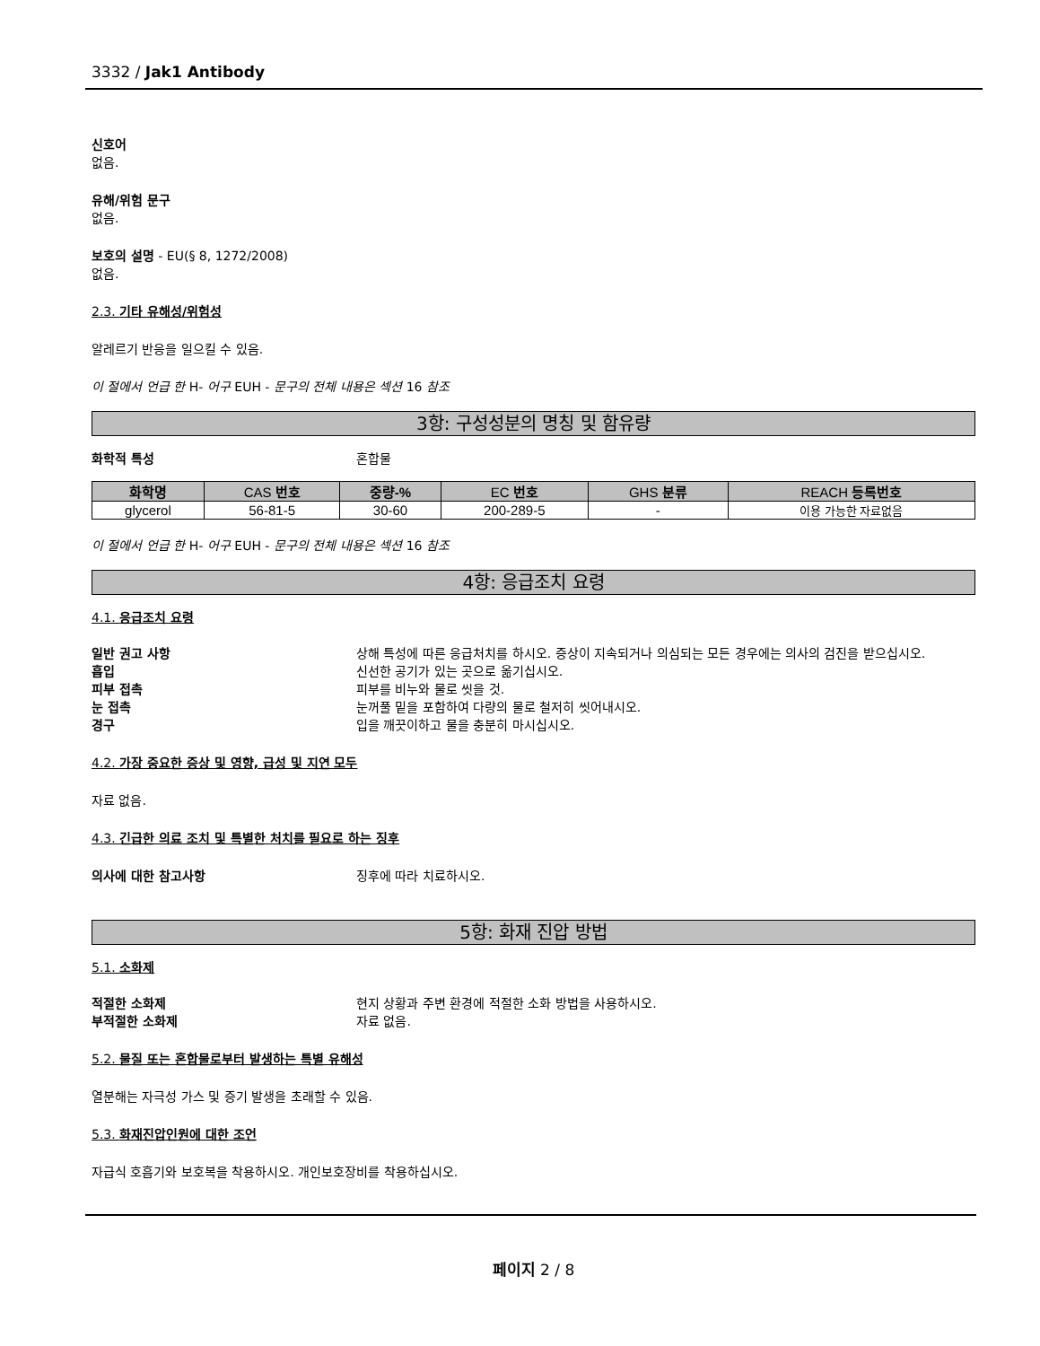3332 / Jak1 Antibody
신호어
없음.
유해/위험 문구
없음.
보호의 설명 - EU(§ 8, 1272/2008)
없음.
2.3. 기타 유해성/위험성
알레르기 반응을 일으킬 수 있음.
이 절에서 언급 한 H- 어구 EUH - 문구의 전체 내용은 섹션 16 참조
3항: 구성성분의 명칭 및 함유량
화학적 특성 혼합물
| 화학명 | CAS 번호 | 중량-% | EC 번호 | GHS 분류 | REACH 등록번호 |
| --- | --- | --- | --- | --- | --- |
| glycerol | 56-81-5 | 30-60 | 200-289-5 | - | 이용 가능한 자료없음 |
이 절에서 언급 한 H- 어구 EUH - 문구의 전체 내용은 섹션 16 참조
4항: 응급조치 요령
4.1. 응급조치 요령
일반 권고 사항 상해 특성에 따른 응급처치를 하시오. 증상이 지속되거나 의심되는 모든 경우에는 의사의 검진을 받으십시오.
흡입 신선한 공기가 있는 곳으로 옮기십시오.
피부 접촉 피부를 비누와 물로 씻을 것.
눈 접촉 눈꺼풀 밑을 포함하여 다량의 물로 철저히 씻어내시오.
경구 입을 깨끗이하고 물을 충분히 마시십시오.
4.2. 가장 중요한 증상 및 영향, 급성 및 지연 모두
자료 없음.
4.3. 긴급한 의료 조치 및 특별한 처치를 필요로 하는 징후
의사에 대한 참고사항 징후에 따라 치료하시오.
5항: 화재 진압 방법
5.1. 소화제
적절한 소화제 현지 상황과 주변 환경에 적절한 소화 방법을 사용하시오.
부적절한 소화제 자료 없음.
5.2. 물질 또는 혼합물로부터 발생하는 특별 유해성
열분해는 자극성 가스 및 증기 발생을 초래할 수 있음.
5.3. 화재진압인원에 대한 조언
자급식 호흡기와 보호복을 착용하시오. 개인보호장비를 착용하십시오.
페이지 2 / 8